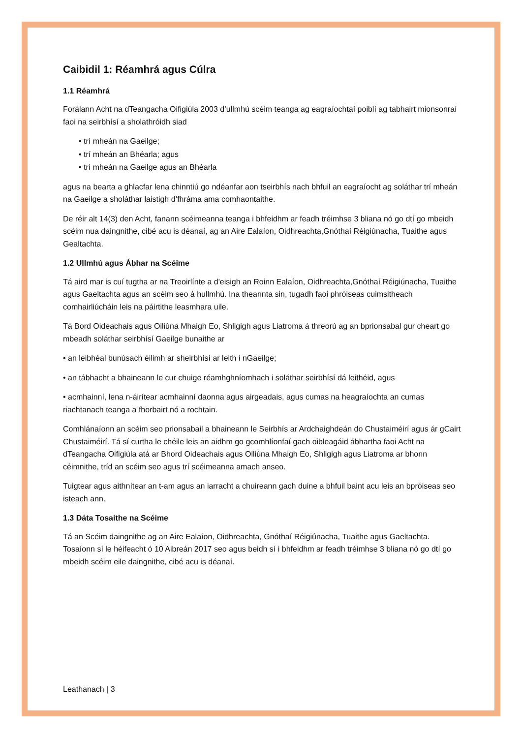Caibidil 1: Réamhrá agus Cúlra
1.1 Réamhrá
Forálann Acht na dTeangacha Oifigiúla 2003 d’ullmhú scéim teanga ag eagraíochtaí poiblí ag tabhairt mionsonraí faoi na seirbhísí a sholathróidh siad
• trí mheán na Gaeilge;
• trí mheán an Bhéarla; agus
• trí mheán na Gaeilge agus an Bhéarla
agus na bearta a ghlacfar lena chinntiú go ndéanfar aon tseirbhís nach bhfuil an eagraíocht ag soláthar trí mheán na Gaeilge a sholáthar laistigh d’fhráma ama comhaontaithe.
De réir alt 14(3) den Acht, fanann scéimeanna teanga i bhfeidhm ar feadh tréimhse 3 bliana nó go dtí go mbeidh scéim nua daingnithe, cibé acu is déanaí, ag an Aire Ealaíon, Oidhreachta,Gnóthaí Réigiúnacha, Tuaithe agus Gealtachta.
1.2 Ullmhú agus Ábhar na Scéime
Tá aird mar is cuí tugtha ar na Treoirlínte a d'eisigh an Roinn Ealaíon, Oidhreachta,Gnóthaí Réigiúnacha, Tuaithe agus Gaeltachta agus an scéim seo á hullmhú. Ina theannta sin, tugadh faoi phróiseas cuimsitheach comhairliúcháin leis na páirtithe leasmhara uile.
Tá Bord Oideachais agus Oiliúna Mhaigh Eo, Shligigh agus Liatroma á threorú ag an bprionsabal gur cheart go mbeadh soláthar seirbhísí Gaeilge bunaithe ar
• an leibhéal bunúsach éilimh ar sheirbhísí ar leith i nGaeilge;
• an tábhacht a bhaineann le cur chuige réamhghníomhach i soláthar seirbhísí dá leithéid, agus
• acmhainní, lena n-áirítear acmhainní daonna agus airgeadais, agus cumas na heagraíochta an cumas riachtanach teanga a fhorbairt nó a rochtain.
Comhlánaíonn an scéim seo prionsabail a bhaineann le Seirbhís ar Ardchaighdeán do Chustaiméirí agus ár gCairt Chustaiméirí. Tá sí curtha le chéile leis an aidhm go gcomhlíonfaí gach oibleagáid ábhartha faoi Acht na dTeangacha Oifigiúla atá ar Bhord Oideachais agus Oiliúna Mhaigh Eo, Shligigh agus Liatroma ar bhonn céimnithe, tríd an scéim seo agus trí scéimeanna amach anseo.
Tuigtear agus aithnítear an t-am agus an iarracht a chuireann gach duine a bhfuil baint acu leis an bpróiseas seo isteach ann.
1.3 Dáta Tosaithe na Scéime
Tá an Scéim daingnithe ag an Aire Ealaíon, Oidhreachta, Gnóthaí Réigiúnacha, Tuaithe agus Gaeltachta. Tosaíonn sí le héifeacht ó 10 Aibreán 2017 seo agus beidh sí i bhfeidhm ar feadh tréimhse 3 bliana nó go dtí go mbeidh scéim eile daingnithe, cibé acu is déanaí.
Leathanach | 3